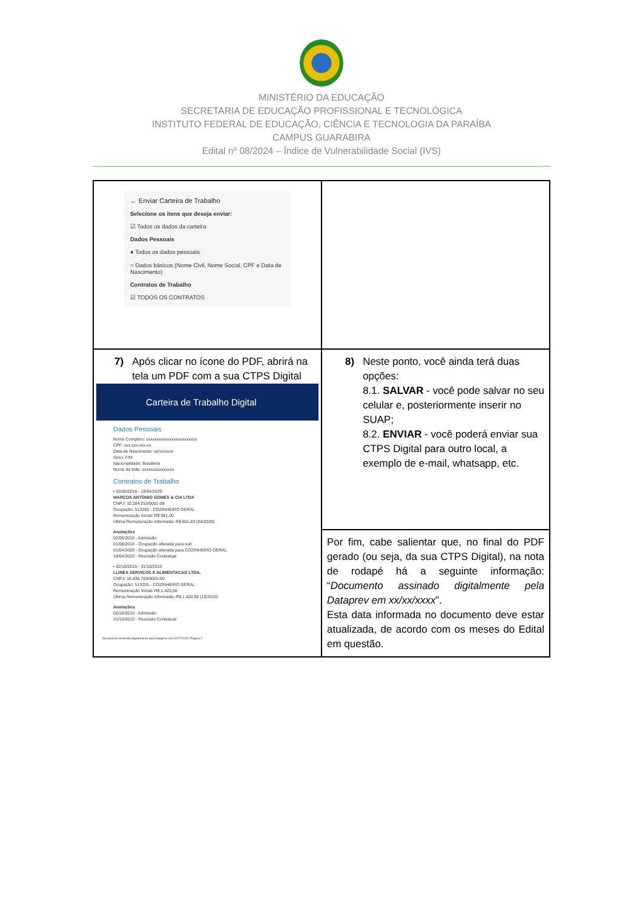MINISTÉRIO DA EDUCAÇÃO
SECRETARIA DE EDUCAÇÃO PROFISSIONAL E TECNOLÓGICA
INSTITUTO FEDERAL DE EDUCAÇÃO, CIÊNCIA E TECNOLOGIA DA PARAÍBA
CAMPUS GUARABIRA
Edital nº 08/2024 – Índice de Vulnerabilidade Social (IVS)
| ← Enviar Carteira de Trabalho Selecione os itens que deseja enviar: ☑ Todos os dados da carteira Dados Pessoais ● Todos os dados pessoais ○ Dados básicos (Nome Civil, Nome Social, CPF e Data de Nascimento) Contratos de Trabalho ☑ TODOS OS CONTRATOS | |
| 7) Após clicar no ícone do PDF, abrirá na tela um PDF com a sua CTPS Digital Carteira de Trabalho Digital Dados Pessoais Nome Completo: xxxxxxxxxxxxxxxxxxxxxxxx CPF: xxx.xxx.xxx-xx Data de Nascimento: xx/xx/xxxx Sexo: F/M Nacionalidade: Brasileira Nome da Mãe: xxxxxxxxxxxxxxx Contratos de Trabalho • 02/05/2016 - 19/04/2020 MARCOS ANTONIO GOMES & CIA LTDA CNPJ: 10.284.253/0001-98 Ocupação: 513205 - COZINHEIRO GERAL Remuneração Inicial: R$ 981,00 Última Remuneração Informada: R$ 851,83 (04/2020) Anotações 02/05/2016 - Admissão 01/08/2018 - Ocupação alterada para null 01/04/2020 - Ocupação alterada para COZINHEIRO GERAL 19/04/2020 - Rescisão Contratual • 02/10/2015 - 31/10/2015 LLINEA SERVICOS E ALIMENTACAO LTDA. CNPJ: 16.436.783/0001-90 Ocupação: 513205 - COZINHEIRO GERAL Remuneração Inicial: R$ 1.420,06 Última Remuneração Informada: R$ 1.420,06 (10/2015) Anotações 02/10/2015 - Admissão 31/10/2015 - Rescisão Contratual Documento assinado digitalmente pela Dataprev em 02/07/2020. Página 1 | 8) Neste ponto, você ainda terá duas opções: 8.1. SALVAR - você pode salvar no seu celular e, posteriormente inserir no SUAP; 8.2. ENVIAR - você poderá enviar sua CTPS Digital para outro local, a exemplo de e-mail, whatsapp, etc. |
| | Por fim, cabe salientar que, no final do PDF gerado (ou seja, da sua CTPS Digital), na nota de rodapé há a seguinte informação: “ Documento assinado digitalmente pela Dataprev em xx/xx/xxxx ”. Esta data informada no documento deve estar atualizada, de acordo com os meses do Edital em questão. |